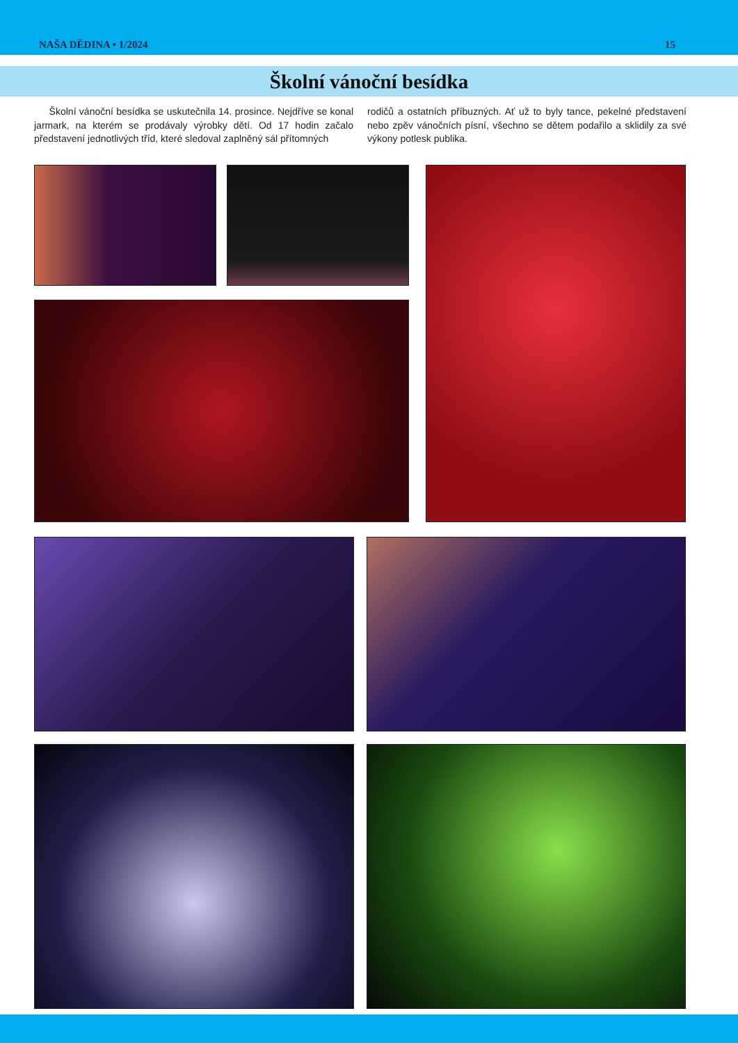NAŠA DĚDINA • 1/2024 15
Školní vánoční besídka
Školní vánoční besídka se uskutečnila 14. prosince. Nejdříve se konal jarmark, na kterém se prodávaly výrobky dětí. Od 17 hodin začalo představení jednotlivých tříd, které sledoval zaplněný sál přítomných
rodičů a ostatních příbuzných. Ať už to byly tance, pekelné představení nebo zpěv vánočních písní, všechno se dětem podařilo a sklidily za své výkony potlesk publika.